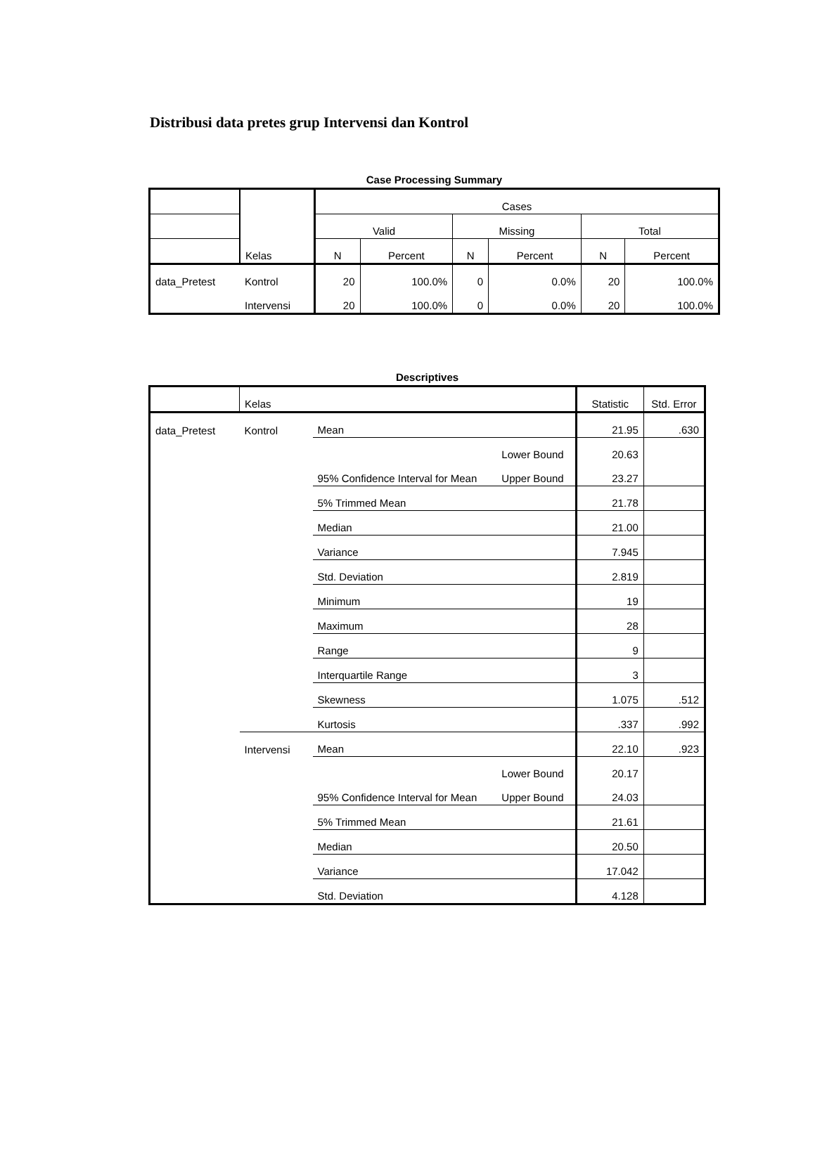Distribusi data pretes grup Intervensi dan Kontrol
Case Processing Summary
| | Kelas | Cases | | | | | |
| | | Valid | | Missing | | Total | |
| | | N | Percent | N | Percent | N | Percent |
| data_Pretest | Kontrol | 20 | 100.0% | 0 | 0.0% | 20 | 100.0% |
| | Intervensi | 20 | 100.0% | 0 | 0.0% | 20 | 100.0% |
Descriptives
| | Kelas | | | Statistic | Std. Error |
| data_Pretest | Kontrol | Mean | | 21.95 | .630 |
| | | 95% Confidence Interval for Mean | Lower Bound | 20.63 | |
| | | | Upper Bound | 23.27 | |
| | | 5% Trimmed Mean | | 21.78 | |
| | | Median | | 21.00 | |
| | | Variance | | 7.945 | |
| | | Std. Deviation | | 2.819 | |
| | | Minimum | | 19 | |
| | | Maximum | | 28 | |
| | | Range | | 9 | |
| | | Interquartile Range | | 3 | |
| | | Skewness | | 1.075 | .512 |
| | | Kurtosis | | .337 | .992 |
| | Intervensi | Mean | | 22.10 | .923 |
| | | 95% Confidence Interval for Mean | Lower Bound | 20.17 | |
| | | | Upper Bound | 24.03 | |
| | | 5% Trimmed Mean | | 21.61 | |
| | | Median | | 20.50 | |
| | | Variance | | 17.042 | |
| | | Std. Deviation | | 4.128 | |